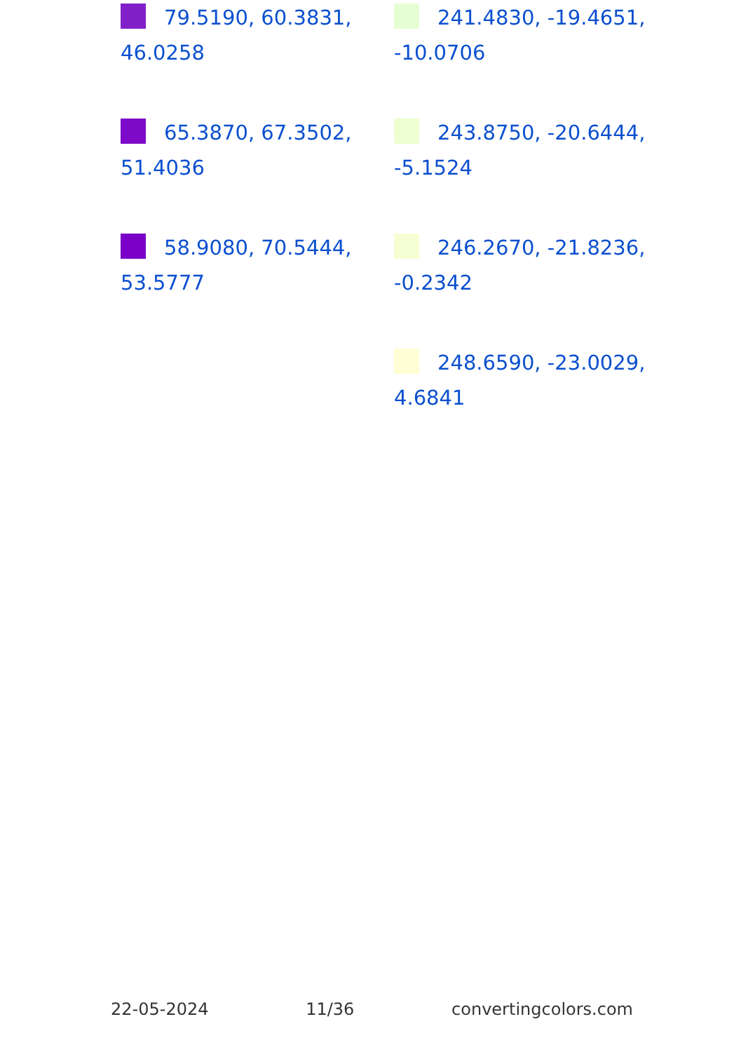79.5190, 60.3831, 46.0258
65.3870, 67.3502, 51.4036
58.9080, 70.5444, 53.5777
241.4830, -19.4651, -10.0706
243.8750, -20.6444, -5.1524
246.2670, -21.8236, -0.2342
248.6590, -23.0029, 4.6841
22-05-2024 11/36 convertingcolors.com